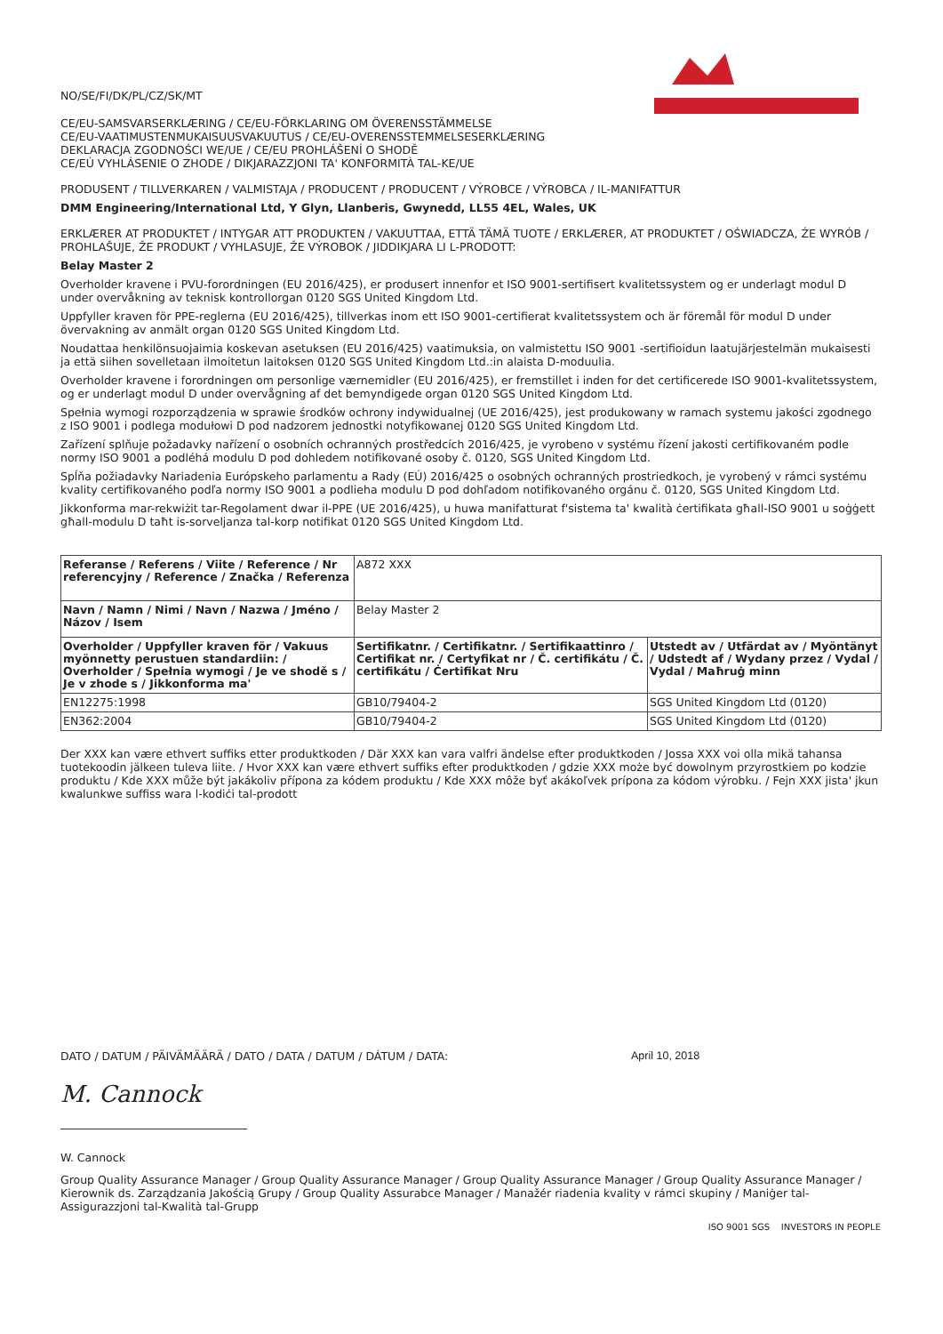NO/SE/FI/DK/PL/CZ/SK/MT
CE/EU-SAMSVARSERKLÆRING / CE/EU-FÖRKLARING OM ÖVERENSSTÄMMELSE
CE/EU-VAATIMUSTENMUKAISUUSVAKUUTUS / CE/EU-OVERENSSTEMMELSESERKLÆRING
DEKLARACJA ZGODNOŚCI WE/UE / CE/EU PROHLÁŠENÍ O SHODĚ
CE/EÚ VYHLÁSENIE O ZHODE / DIKJARAZZJONI TA' KONFORMITÀ TAL-KE/UE
PRODUSENT / TILLVERKAREN / VALMISTAJA / PRODUCENT / PRODUCENT / VÝROBCE / VÝROBCA / IL-MANIFATTUR
DMM Engineering/International Ltd, Y Glyn, Llanberis, Gwynedd, LL55 4EL, Wales, UK
ERKLÆRER AT PRODUKTET / INTYGAR ATT PRODUKTEN / VAKUUTTAA, ETTÄ TÄMÄ TUOTE / ERKLÆRER, AT PRODUKTET / OŚWIADCZA, ŻE WYRÓB / PROHLAŠUJE, ŽE PRODUKT / VYHLASUJE, ŽE VÝROBOK / JIDDIKJARA LI L-PRODOTT:
Belay Master 2
Overholder kravene i PVU-forordningen (EU 2016/425), er produsert innenfor et ISO 9001-sertifisert kvalitetssystem og er underlagt modul D under overvåkning av teknisk kontrollorgan 0120 SGS United Kingdom Ltd.
Uppfyller kraven för PPE-reglerna (EU 2016/425), tillverkas inom ett ISO 9001-certifierat kvalitetssystem och är föremål för modul D under övervakning av anmält organ 0120 SGS United Kingdom Ltd.
Noudattaa henkilönsuojaimia koskevan asetuksen (EU 2016/425) vaatimuksia, on valmistettu ISO 9001 -sertifioidun laatujärjestelmän mukaisesti ja että siihen sovelletaan ilmoitetun laitoksen 0120 SGS United Kingdom Ltd.:in alaista D-moduulia.
Overholder kravene i forordningen om personlige værnemidler (EU 2016/425), er fremstillet i inden for det certificerede ISO 9001-kvalitetssystem, og er underlagt modul D under overvågning af det bemyndigede organ 0120 SGS United Kingdom Ltd.
Spełnia wymogi rozporządzenia w sprawie środków ochrony indywidualnej (UE 2016/425), jest produkowany w ramach systemu jakości zgodnego z ISO 9001 i podlega modułowi D pod nadzorem jednostki notyfikowanej 0120 SGS United Kingdom Ltd.
Zařízení splňuje požadavky nařízení o osobních ochranných prostředcích 2016/425, je vyrobeno v systému řízení jakosti certifikovaném podle normy ISO 9001 a podléhá modulu D pod dohledem notifikované osoby č. 0120, SGS United Kingdom Ltd.
Spĺňa požiadavky Nariadenia Európskeho parlamentu a Rady (EÚ) 2016/425 o osobných ochranných prostriedkoch, je vyrobený v rámci systému kvality certifikovaného podľa normy ISO 9001 a podlieha modulu D pod dohľadom notifikovaného orgánu č. 0120, SGS United Kingdom Ltd.
Jikkonforma mar-rekwiżit tar-Regolament dwar il-PPE (UE 2016/425), u huwa manifatturat f'sistema ta' kwalità ċertifikata għall-ISO 9001 u soġġett għall-modulu D taħt is-sorveljanza tal-korp notifikat 0120 SGS United Kingdom Ltd.
| Referanse / Referens / Viite / Reference / Nr referencyjny / Reference / Značka / Referenza | A872 XXX | |
| Navn / Namn / Nimi / Navn / Nazwa / Jméno / Názov / Isem | Belay Master 2 | |
| Overholder / Uppfyller kraven för / Vakuus myönnetty perustuen standardiin: / Overholder / Spełnia wymogi / Je ve shodě s / Je v zhode s / Jikkonforma ma' | Sertifikatnr. / Certifikatnr. / Sertifikaattinro / Certifikat nr. / Certyfikat nr / Č. certifikátu / Č. certifikátu / Ċertifikat Nru | Utstedt av / Utfärdat av / Myöntänyt / Udstedt af / Wydany przez / Vydal / Vydal / Maħruġ minn |
| EN12275:1998 | GB10/79404-2 | SGS United Kingdom Ltd (0120) |
| EN362:2004 | GB10/79404-2 | SGS United Kingdom Ltd (0120) |
Der XXX kan være ethvert suffiks etter produktkoden / Där XXX kan vara valfri ändelse efter produktkoden / Jossa XXX voi olla mikä tahansa tuotekoodin jälkeen tuleva liite. / Hvor XXX kan være ethvert suffiks efter produktkoden / gdzie XXX może być dowolnym przyrostkiem po kodzie produktu / Kde XXX může být jakákoliv přípona za kódem produktu / Kde XXX môže byť akákoľvek prípona za kódom výrobku. / Fejn XXX jista' jkun kwalunkwe suffiss wara l-kodiċi tal-prodott
DATO / DATUM / PÄIVÄMÄÄRÄ / DATO / DATA / DATUM / DÁTUM / DATA: April 10, 2018
M. Cannock
W. Cannock
Group Quality Assurance Manager / Group Quality Assurance Manager / Group Quality Assurance Manager / Group Quality Assurance Manager / Kierownik ds. Zarządzania Jakością Grupy / Group Quality Assurabce Manager / Manažér riadenia kvality v rámci skupiny / Maniġer tal-Assigurazzjoni tal-Kwalità tal-Grupp
ISO 9001 SGS INVESTORS IN PEOPLE